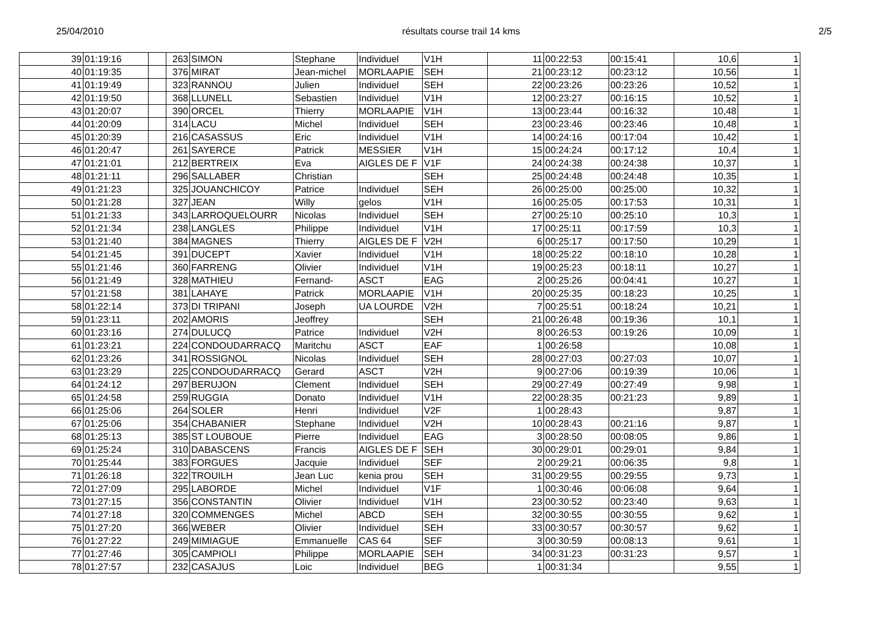25/04/2010 résultats course trail 14 kms 2/5
| 39 | 01:19:16 | | 263 | SIMON | Stephane | Individuel | V1H | 11 | 00:22:53 | 00:15:41 | 10,6 | 1 |
| 40 | 01:19:35 | | 376 | MIRAT | Jean-michel | MORLAAPIE | SEH | 21 | 00:23:12 | 00:23:12 | 10,56 | 1 |
| 41 | 01:19:49 | | 323 | RANNOU | Julien | Individuel | SEH | 22 | 00:23:26 | 00:23:26 | 10,52 | 1 |
| 42 | 01:19:50 | | 368 | LLUNELL | Sebastien | Individuel | V1H | 12 | 00:23:27 | 00:16:15 | 10,52 | 1 |
| 43 | 01:20:07 | | 390 | ORCEL | Thierry | MORLAAPIE | V1H | 13 | 00:23:44 | 00:16:32 | 10,48 | 1 |
| 44 | 01:20:09 | | 314 | LACU | Michel | Individuel | SEH | 23 | 00:23:46 | 00:23:46 | 10,48 | 1 |
| 45 | 01:20:39 | | 216 | CASASSUS | Eric | Individuel | V1H | 14 | 00:24:16 | 00:17:04 | 10,42 | 1 |
| 46 | 01:20:47 | | 261 | SAYERCE | Patrick | MESSIER | V1H | 15 | 00:24:24 | 00:17:12 | 10,4 | 1 |
| 47 | 01:21:01 | | 212 | BERTREIX | Eva | AIGLES DE F | V1F | 24 | 00:24:38 | 00:24:38 | 10,37 | 1 |
| 48 | 01:21:11 | | 296 | SALLABER | Christian | | SEH | 25 | 00:24:48 | 00:24:48 | 10,35 | 1 |
| 49 | 01:21:23 | | 325 | JOUANCHICOY | Patrice | Individuel | SEH | 26 | 00:25:00 | 00:25:00 | 10,32 | 1 |
| 50 | 01:21:28 | | 327 | JEAN | Willy | gelos | V1H | 16 | 00:25:05 | 00:17:53 | 10,31 | 1 |
| 51 | 01:21:33 | | 343 | LARROQUELOURR | Nicolas | Individuel | SEH | 27 | 00:25:10 | 00:25:10 | 10,3 | 1 |
| 52 | 01:21:34 | | 238 | LANGLES | Philippe | Individuel | V1H | 17 | 00:25:11 | 00:17:59 | 10,3 | 1 |
| 53 | 01:21:40 | | 384 | MAGNES | Thierry | AIGLES DE F | V2H | 6 | 00:25:17 | 00:17:50 | 10,29 | 1 |
| 54 | 01:21:45 | | 391 | DUCEPT | Xavier | Individuel | V1H | 18 | 00:25:22 | 00:18:10 | 10,28 | 1 |
| 55 | 01:21:46 | | 360 | FARRENG | Olivier | Individuel | V1H | 19 | 00:25:23 | 00:18:11 | 10,27 | 1 |
| 56 | 01:21:49 | | 328 | MATHIEU | Fernand- | ASCT | EAG | 2 | 00:25:26 | 00:04:41 | 10,27 | 1 |
| 57 | 01:21:58 | | 381 | LAHAYE | Patrick | MORLAAPIE | V1H | 20 | 00:25:35 | 00:18:23 | 10,25 | 1 |
| 58 | 01:22:14 | | 373 | DI TRIPANI | Joseph | UA LOURDE | V2H | 7 | 00:25:51 | 00:18:24 | 10,21 | 1 |
| 59 | 01:23:11 | | 202 | AMORIS | Jeoffrey | | SEH | 21 | 00:26:48 | 00:19:36 | 10,1 | 1 |
| 60 | 01:23:16 | | 274 | DULUCQ | Patrice | Individuel | V2H | 8 | 00:26:53 | 00:19:26 | 10,09 | 1 |
| 61 | 01:23:21 | | 224 | CONDOUDARRACQ | Maritchu | ASCT | EAF | 1 | 00:26:58 | | 10,08 | 1 |
| 62 | 01:23:26 | | 341 | ROSSIGNOL | Nicolas | Individuel | SEH | 28 | 00:27:03 | 00:27:03 | 10,07 | 1 |
| 63 | 01:23:29 | | 225 | CONDOUDARRACQ | Gerard | ASCT | V2H | 9 | 00:27:06 | 00:19:39 | 10,06 | 1 |
| 64 | 01:24:12 | | 297 | BERUJON | Clement | Individuel | SEH | 29 | 00:27:49 | 00:27:49 | 9,98 | 1 |
| 65 | 01:24:58 | | 259 | RUGGIA | Donato | Individuel | V1H | 22 | 00:28:35 | 00:21:23 | 9,89 | 1 |
| 66 | 01:25:06 | | 264 | SOLER | Henri | Individuel | V2F | 1 | 00:28:43 | | 9,87 | 1 |
| 67 | 01:25:06 | | 354 | CHABANIER | Stephane | Individuel | V2H | 10 | 00:28:43 | 00:21:16 | 9,87 | 1 |
| 68 | 01:25:13 | | 385 | ST LOUBOUE | Pierre | Individuel | EAG | 3 | 00:28:50 | 00:08:05 | 9,86 | 1 |
| 69 | 01:25:24 | | 310 | DABASCENS | Francis | AIGLES DE F | SEH | 30 | 00:29:01 | 00:29:01 | 9,84 | 1 |
| 70 | 01:25:44 | | 383 | FORGUES | Jacquie | Individuel | SEF | 2 | 00:29:21 | 00:06:35 | 9,8 | 1 |
| 71 | 01:26:18 | | 322 | TROUILH | Jean Luc | kenia prou | SEH | 31 | 00:29:55 | 00:29:55 | 9,73 | 1 |
| 72 | 01:27:09 | | 295 | LABORDE | Michel | Individuel | V1F | 1 | 00:30:46 | 00:06:08 | 9,64 | 1 |
| 73 | 01:27:15 | | 356 | CONSTANTIN | Olivier | Individuel | V1H | 23 | 00:30:52 | 00:23:40 | 9,63 | 1 |
| 74 | 01:27:18 | | 320 | COMMENGES | Michel | ABCD | SEH | 32 | 00:30:55 | 00:30:55 | 9,62 | 1 |
| 75 | 01:27:20 | | 366 | WEBER | Olivier | Individuel | SEH | 33 | 00:30:57 | 00:30:57 | 9,62 | 1 |
| 76 | 01:27:22 | | 249 | MIMIAGUE | Emmanuelle | CAS 64 | SEF | 3 | 00:30:59 | 00:08:13 | 9,61 | 1 |
| 77 | 01:27:46 | | 305 | CAMPIOLI | Philippe | MORLAAPIE | SEH | 34 | 00:31:23 | 00:31:23 | 9,57 | 1 |
| 78 | 01:27:57 | | 232 | CASAJUS | Loic | Individuel | BEG | 1 | 00:31:34 | | 9,55 | 1 |